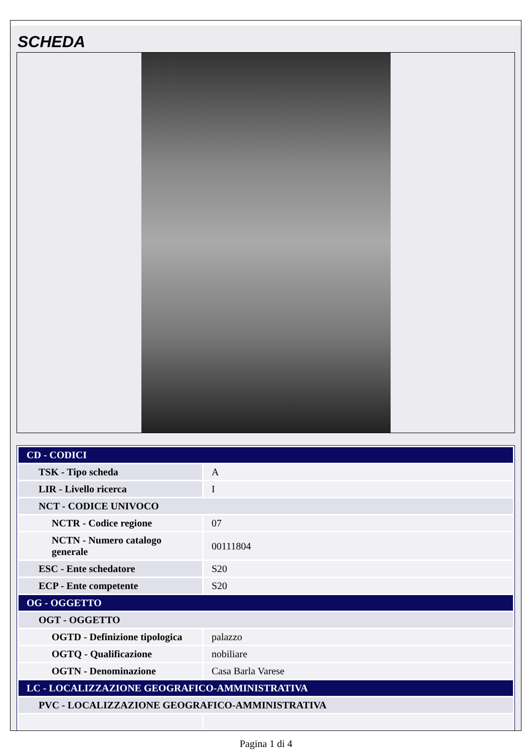SCHEDA
| CD - CODICI | |
| TSK - Tipo scheda | A |
| LIR - Livello ricerca | I |
| NCT - CODICE UNIVOCO | |
| NCTR - Codice regione | 07 |
| NCTN - Numero catalogo generale | 00111804 |
| ESC - Ente schedatore | S20 |
| ECP - Ente competente | S20 |
| OG - OGGETTO | |
| OGT - OGGETTO | |
| OGTD - Definizione tipologica | palazzo |
| OGTQ - Qualificazione | nobiliare |
| OGTN - Denominazione | Casa Barla Varese |
| LC - LOCALIZZAZIONE GEOGRAFICO-AMMINISTRATIVA | |
| PVC - LOCALIZZAZIONE GEOGRAFICO-AMMINISTRATIVA | |
Pagina 1 di 4